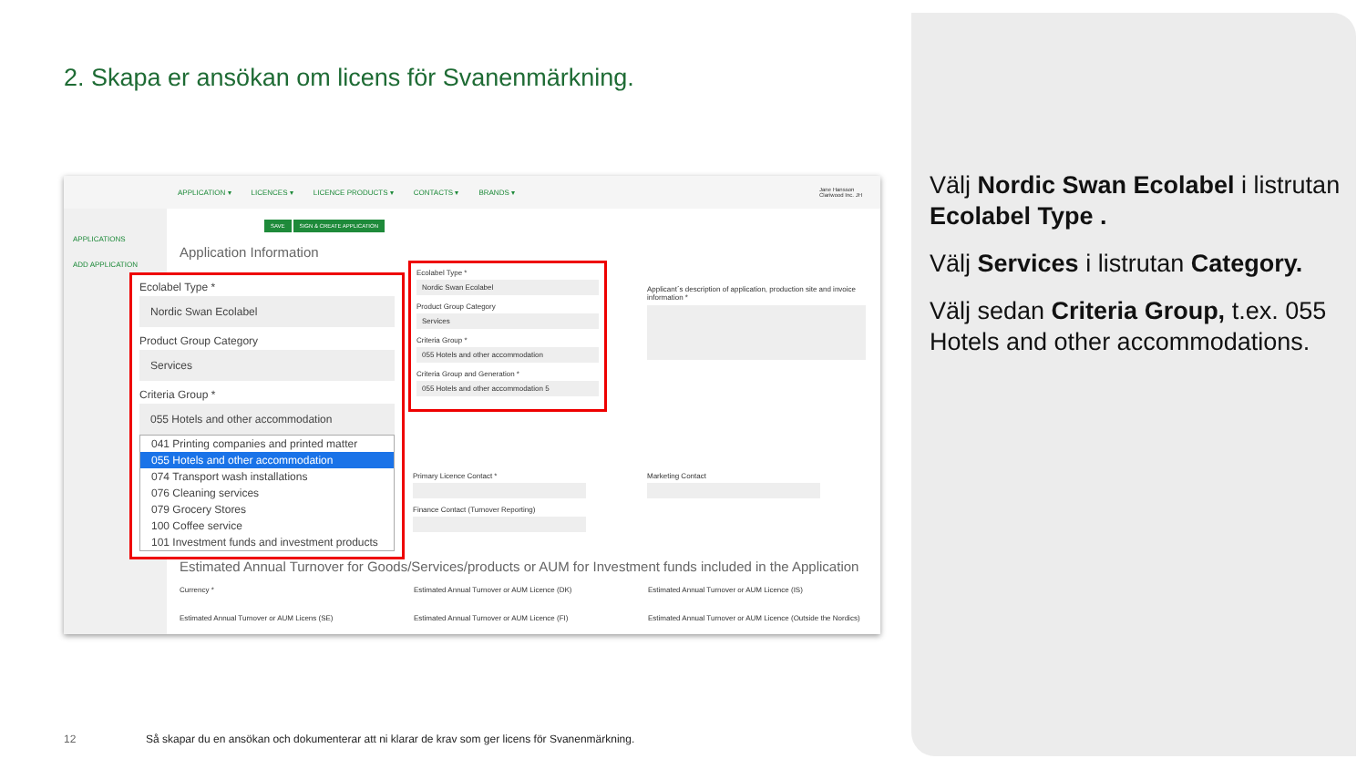2. Skapa er ansökan om licens för Svanenmärkning.
APPLICATION ▾ LICENCES ▾ LICENCE PRODUCTS ▾ CONTACTS ▾ BRANDS ▾ Jane Hansson
Clariwood Inc. JH
APPLICATIONS
ADD APPLICATION
SAVE SIGN & CREATE APPLICATION
Application Information
Ecolabel Type *
Nordic Swan Ecolabel
Product Group Category
Services
Criteria Group *
055 Hotels and other accommodation
Criteria Group and Generation *
055 Hotels and other accommodation 5
Applicant´s description of application, production site and invoice information *
Primary Licence Contact *
Finance Contact (Turnover Reporting)
Marketing Contact
Estimated Annual Turnover for Goods/Services/products or AUM for Investment funds included in the Application
Currency * Estimated Annual Turnover or AUM Licence (DK) Estimated Annual Turnover or AUM Licence (IS) Estimated Annual Turnover or AUM Licens (SE) Estimated Annual Turnover or AUM Licence (FI) Estimated Annual Turnover or AUM Licence (Outside the Nordics)
Ecolabel Type *
Nordic Swan Ecolabel
Product Group Category
Services
Criteria Group *
055 Hotels and other accommodation
041 Printing companies and printed matter
055 Hotels and other accommodation
074 Transport wash installations
076 Cleaning services
079 Grocery Stores
100 Coffee service
101 Investment funds and investment products
Välj Nordic Swan Ecolabel i listrutan Ecolabel Type .
Välj Services i listrutan Category.
Välj sedan Criteria Group, t.ex. 055 Hotels and other accommodations.
12
Så skapar du en ansökan och dokumenterar att ni klarar de krav som ger licens för Svanenmärkning.